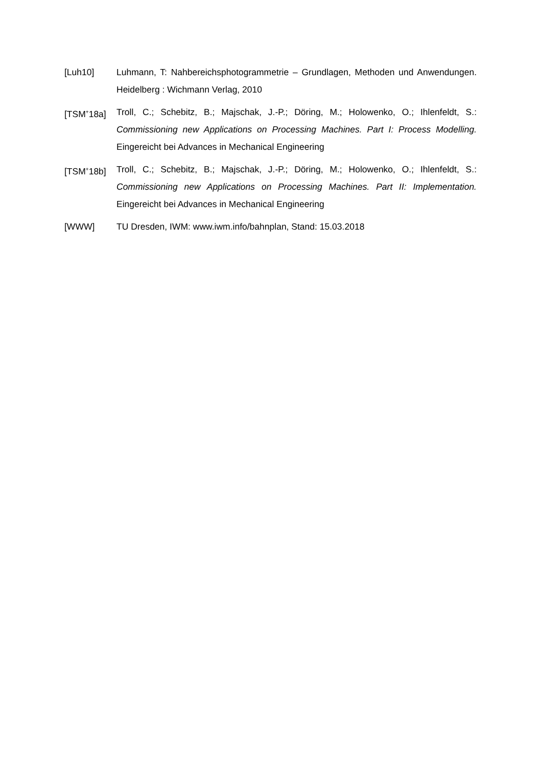[Luh10] Luhmann, T: Nahbereichsphotogrammetrie – Grundlagen, Methoden und Anwendungen. Heidelberg : Wichmann Verlag, 2010
[TSM<sup>+</sup>18a] Troll, C.; Schebitz, B.; Majschak, J.-P.; Döring, M.; Holowenko, O.; Ihlenfeldt, S.: Commissioning new Applications on Processing Machines. Part I: Process Modelling. Eingereicht bei Advances in Mechanical Engineering
[TSM<sup>+</sup>18b] Troll, C.; Schebitz, B.; Majschak, J.-P.; Döring, M.; Holowenko, O.; Ihlenfeldt, S.: Commissioning new Applications on Processing Machines. Part II: Implementation. Eingereicht bei Advances in Mechanical Engineering
[WWW] TU Dresden, IWM: www.iwm.info/bahnplan, Stand: 15.03.2018